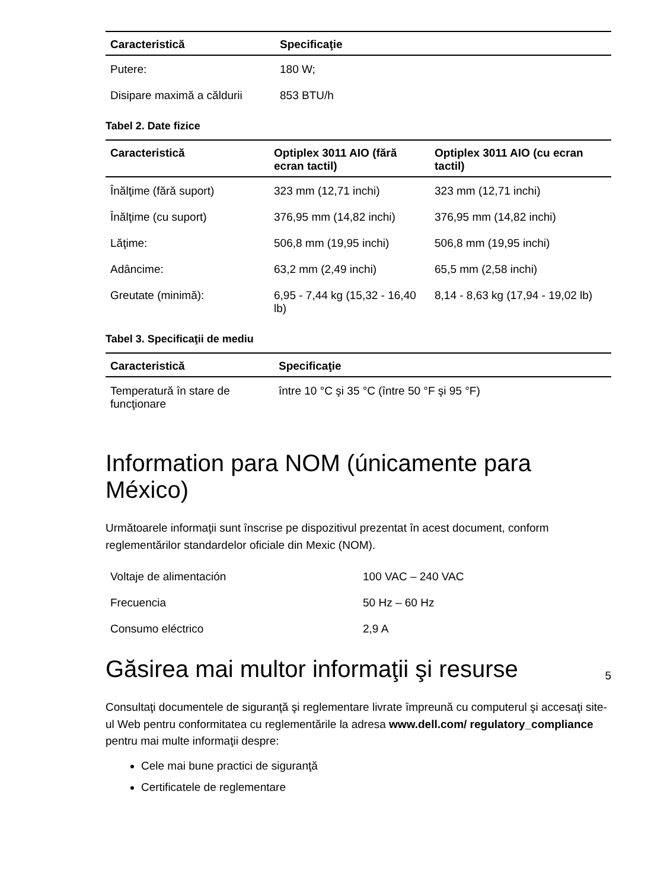| Caracteristică | Specificaţie |
| --- | --- |
| Putere: | 180 W; |
| Disipare maximă a căldurii | 853 BTU/h |
Tabel 2. Date fizice
| Caracteristică | Optiplex 3011 AIO (fără ecran tactil) | Optiplex 3011 AIO (cu ecran tactil) |
| --- | --- | --- |
| Înălţime (fără suport) | 323 mm (12,71 inchi) | 323 mm (12,71 inchi) |
| Înălţime (cu suport) | 376,95 mm (14,82 inchi) | 376,95 mm (14,82 inchi) |
| Lăţime: | 506,8 mm (19,95 inchi) | 506,8 mm (19,95 inchi) |
| Adâncime: | 63,2 mm (2,49 inchi) | 65,5 mm (2,58 inchi) |
| Greutate (minimă): | 6,95 - 7,44 kg (15,32 - 16,40 lb) | 8,14 - 8,63 kg (17,94 - 19,02 lb) |
Tabel 3. Specificaţii de mediu
| Caracteristică | Specificaţie |
| --- | --- |
| Temperatură în stare de funcţionare | între 10 °C şi 35 °C (între 50 °F şi 95 °F) |
Information para NOM (únicamente para México)
Următoarele informaţii sunt înscrise pe dispozitivul prezentat în acest document, conform reglementărilor standardelor oficiale din Mexic (NOM).
| Voltaje de alimentación | 100 VAC – 240 VAC |
| Frecuencia | 50 Hz – 60 Hz |
| Consumo eléctrico | 2,9 A |
Găsirea mai multor informaţii şi resurse
Consultaţi documentele de siguranţă şi reglementare livrate împreună cu computerul şi accesaţi site-ul Web pentru conformitatea cu reglementările la adresa www.dell.com/ regulatory_compliance pentru mai multe informaţii despre:
Cele mai bune practici de siguranţă
Certificatele de reglementare
5